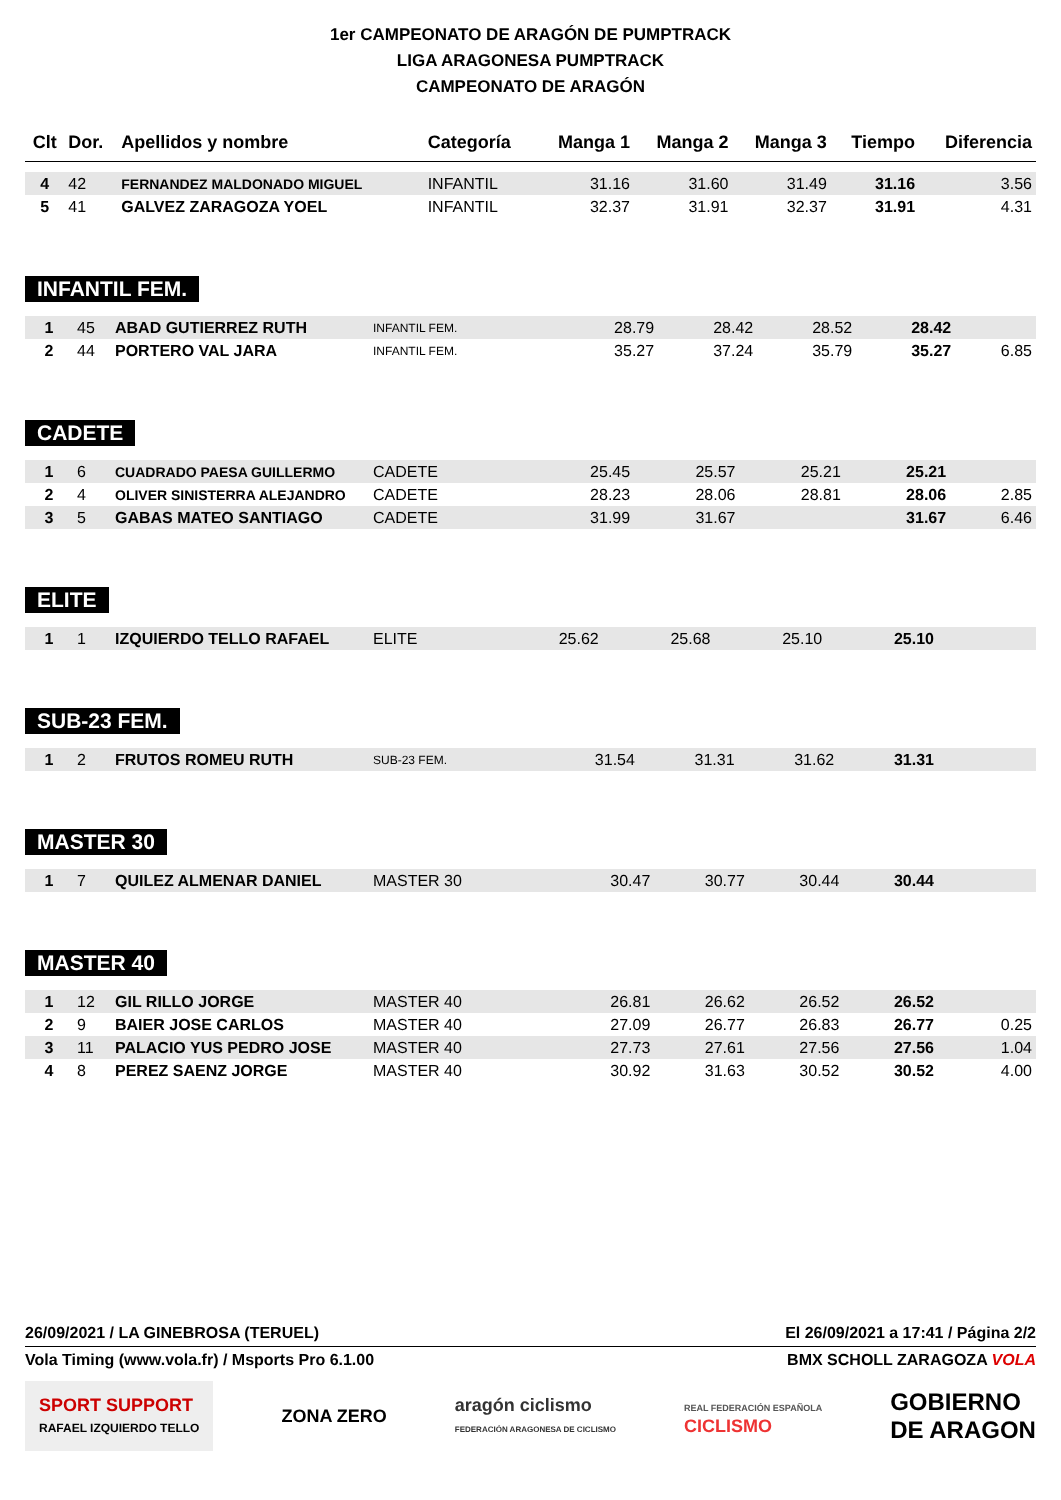1er CAMPEONATO DE ARAGÓN DE PUMPTRACK
LIGA ARAGONESA PUMPTRACK
CAMPEONATO DE ARAGÓN
| Clt | Dor. | Apellidos y nombre | Categoría | Manga 1 | Manga 2 | Manga 3 | Tiempo | Diferencia |
| --- | --- | --- | --- | --- | --- | --- | --- | --- |
| 4 | 42 | FERNANDEZ MALDONADO MIGUEL | INFANTIL | 31.16 | 31.60 | 31.49 | 31.16 | 3.56 |
| 5 | 41 | GALVEZ ZARAGOZA YOEL | INFANTIL | 32.37 | 31.91 | 32.37 | 31.91 | 4.31 |
INFANTIL FEM.
| 1 | 45 | ABAD GUTIERREZ RUTH | INFANTIL FEM. | 28.79 | 28.42 | 28.52 | 28.42 | |
| 2 | 44 | PORTERO VAL JARA | INFANTIL FEM. | 35.27 | 37.24 | 35.79 | 35.27 | 6.85 |
CADETE
| 1 | 6 | CUADRADO PAESA GUILLERMO | CADETE | 25.45 | 25.57 | 25.21 | 25.21 | |
| 2 | 4 | OLIVER SINISTERRA ALEJANDRO | CADETE | 28.23 | 28.06 | 28.81 | 28.06 | 2.85 |
| 3 | 5 | GABAS MATEO SANTIAGO | CADETE | 31.99 | 31.67 | | 31.67 | 6.46 |
ELITE
| 1 | 1 | IZQUIERDO TELLO RAFAEL | ELITE | 25.62 | 25.68 | 25.10 | 25.10 | |
SUB-23 FEM.
| 1 | 2 | FRUTOS ROMEU RUTH | SUB-23 FEM. | 31.54 | 31.31 | 31.62 | 31.31 | |
MASTER 30
| 1 | 7 | QUILEZ ALMENAR DANIEL | MASTER 30 | 30.47 | 30.77 | 30.44 | 30.44 | |
MASTER 40
| 1 | 12 | GIL RILLO JORGE | MASTER 40 | 26.81 | 26.62 | 26.52 | 26.52 | |
| 2 | 9 | BAIER JOSE CARLOS | MASTER 40 | 27.09 | 26.77 | 26.83 | 26.77 | 0.25 |
| 3 | 11 | PALACIO YUS PEDRO JOSE | MASTER 40 | 27.73 | 27.61 | 27.56 | 27.56 | 1.04 |
| 4 | 8 | PEREZ SAENZ JORGE | MASTER 40 | 30.92 | 31.63 | 30.52 | 30.52 | 4.00 |
26/09/2021 / LA GINEBROSA (TERUEL) El 26/09/2021 a 17:41 / Página 2/2
Vola Timing (www.vola.fr) / Msports Pro 6.1.00 BMX SCHOLL ZARAGOZA VOLA
SPORT SUPPORT
RAFAEL IZQUIERDO TELLO ZONA ZERO aragón ciclismo
FEDERACIÓN ARAGONESA DE CICLISMO REAL FEDERACIÓN ESPAÑOLA
CICLISMO GOBIERNO
DE ARAGON